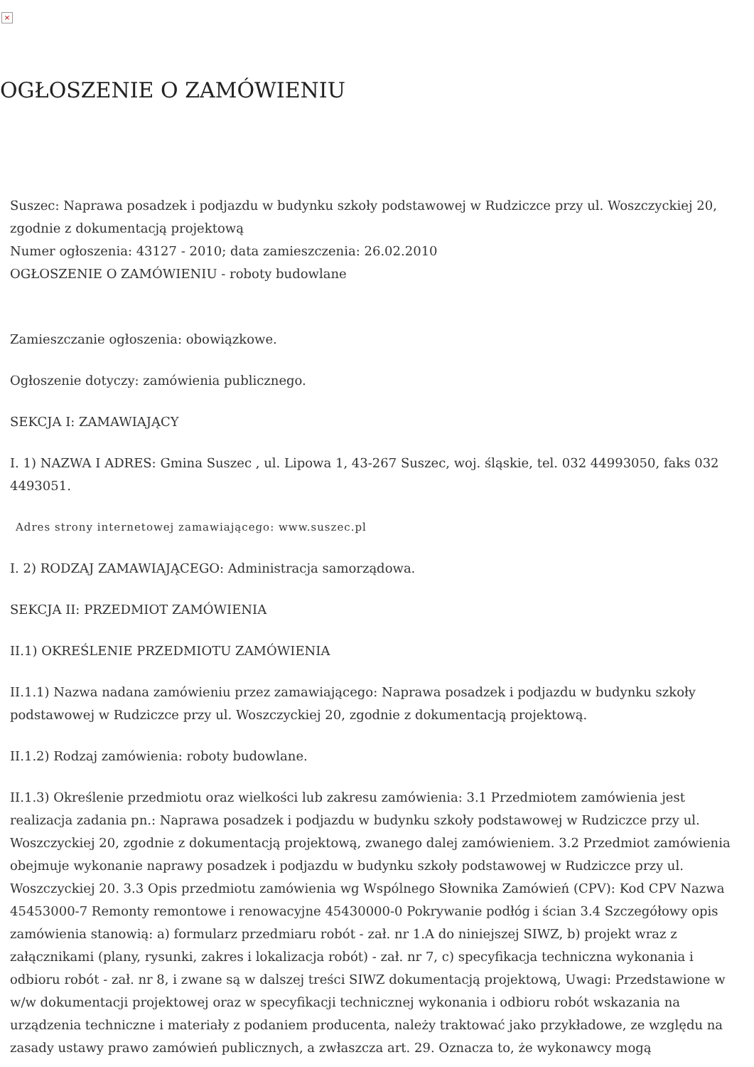×
OGŁOSZENIE O ZAMÓWIENIU
Suszec: Naprawa posadzek i podjazdu w budynku szkoły podstawowej w Rudziczce przy ul. Woszczyckiej 20, zgodnie z dokumentacją projektową
Numer ogłoszenia: 43127 - 2010; data zamieszczenia: 26.02.2010
OGŁOSZENIE O ZAMÓWIENIU - roboty budowlane
Zamieszczanie ogłoszenia: obowiązkowe.
Ogłoszenie dotyczy: zamówienia publicznego.
SEKCJA I: ZAMAWIAJĄCY
I. 1) NAZWA I ADRES: Gmina Suszec , ul. Lipowa 1, 43-267 Suszec, woj. śląskie, tel. 032 44993050, faks 032 4493051.
Adres strony internetowej zamawiającego: www.suszec.pl
I. 2) RODZAJ ZAMAWIAJĄCEGO: Administracja samorządowa.
SEKCJA II: PRZEDMIOT ZAMÓWIENIA
II.1) OKREŚLENIE PRZEDMIOTU ZAMÓWIENIA
II.1.1) Nazwa nadana zamówieniu przez zamawiającego: Naprawa posadzek i podjazdu w budynku szkoły podstawowej w Rudziczce przy ul. Woszczyckiej 20, zgodnie z dokumentacją projektową.
II.1.2) Rodzaj zamówienia: roboty budowlane.
II.1.3) Określenie przedmiotu oraz wielkości lub zakresu zamówienia: 3.1 Przedmiotem zamówienia jest realizacja zadania pn.: Naprawa posadzek i podjazdu w budynku szkoły podstawowej w Rudziczce przy ul. Woszczyckiej 20, zgodnie z dokumentacją projektową, zwanego dalej zamówieniem. 3.2 Przedmiot zamówienia obejmuje wykonanie naprawy posadzek i podjazdu w budynku szkoły podstawowej w Rudziczce przy ul. Woszczyckiej 20. 3.3 Opis przedmiotu zamówienia wg Wspólnego Słownika Zamówień (CPV): Kod CPV Nazwa 45453000-7 Remonty remontowe i renowacyjne 45430000-0 Pokrywanie podłóg i ścian 3.4 Szczegółowy opis zamówienia stanowią: a) formularz przedmiaru robót - zał. nr 1.A do niniejszej SIWZ, b) projekt wraz z załącznikami (plany, rysunki, zakres i lokalizacja robót) - zał. nr 7, c) specyfikacja techniczna wykonania i odbioru robót - zał. nr 8, i zwane są w dalszej treści SIWZ dokumentacją projektową, Uwagi: Przedstawione w w/w dokumentacji projektowej oraz w specyfikacji technicznej wykonania i odbioru robót wskazania na urządzenia techniczne i materiały z podaniem producenta, należy traktować jako przykładowe, ze względu na zasady ustawy prawo zamówień publicznych, a zwłaszcza art. 29. Oznacza to, że wykonawcy mogą